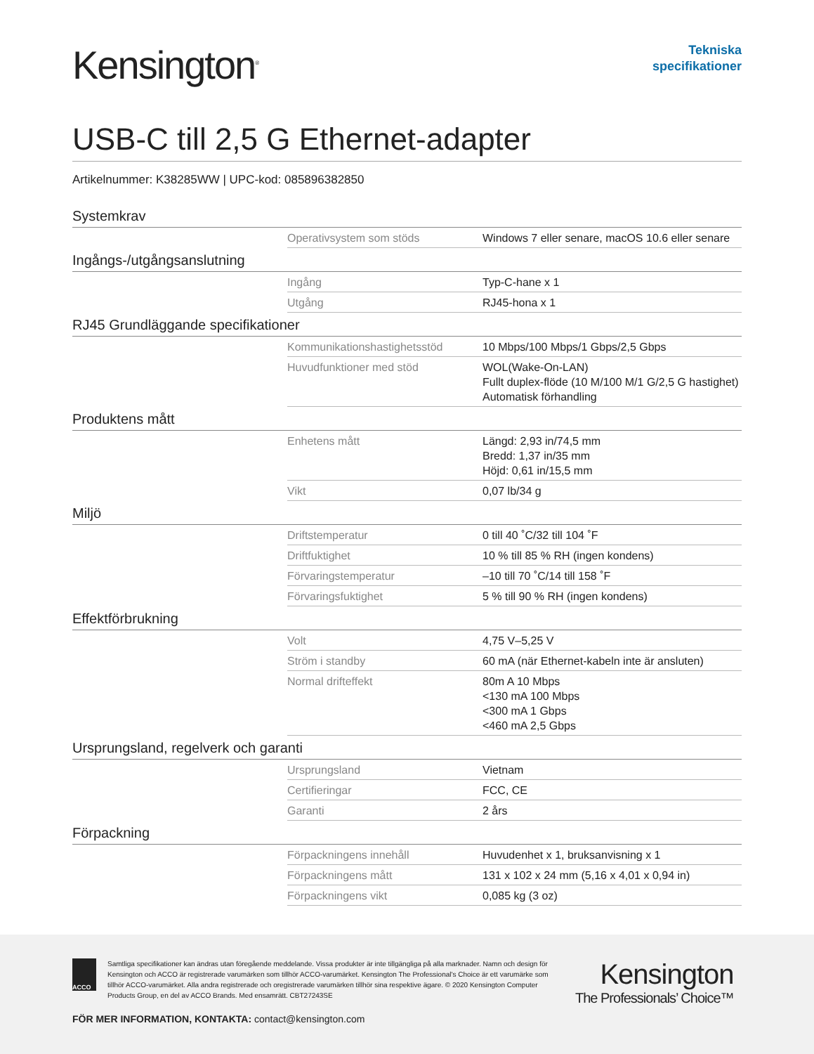Kensington<sup>®</sup>
Tekniska
specifikationer
USB-C till 2,5 G Ethernet-adapter
Artikelnummer: K38285WW | UPC-kod: 085896382850
Systemkrav
| Operativsystem som stöds | Windows 7 eller senare, macOS 10.6 eller senare |
Ingångs-/utgångsanslutning
| Ingång | Typ-C-hane x 1 |
| Utgång | RJ45-hona x 1 |
RJ45 Grundläggande specifikationer
| Kommunikationshastighetsstöd | 10 Mbps/100 Mbps/1 Gbps/2,5 Gbps |
| Huvudfunktioner med stöd | WOL(Wake-On-LAN) Fullt duplex-flöde (10 M/100 M/1 G/2,5 G hastighet) Automatisk förhandling |
Produktens mått
| Enhetens mått | Längd: 2,93 in/74,5 mm Bredd: 1,37 in/35 mm Höjd: 0,61 in/15,5 mm |
| Vikt | 0,07 lb/34 g |
Miljö
| Driftstemperatur | 0 till 40 ˚C/32 till 104 ˚F |
| Driftfuktighet | 10 % till 85 % RH (ingen kondens) |
| Förvaringstemperatur | –10 till 70 ˚C/14 till 158 ˚F |
| Förvaringsfuktighet | 5 % till 90 % RH (ingen kondens) |
Effektförbrukning
| Volt | 4,75 V–5,25 V |
| Ström i standby | 60 mA (när Ethernet-kabeln inte är ansluten) |
| Normal drifteffekt | 80m A 10 Mbps <130 mA 100 Mbps <300 mA 1 Gbps <460 mA 2,5 Gbps |
Ursprungsland, regelverk och garanti
| Ursprungsland | Vietnam |
| Certifieringar | FCC, CE |
| Garanti | 2 års |
Förpackning
| Förpackningens innehåll | Huvudenhet x 1, bruksanvisning x 1 |
| Förpackningens mått | 131 x 102 x 24 mm (5,16 x 4,01 x 0,94 in) |
| Förpackningens vikt | 0,085 kg (3 oz) |
ACCO
Samtliga specifikationer kan ändras utan föregående meddelande. Vissa produkter är inte tillgängliga på alla marknader. Namn och design för Kensington och ACCO är registrerade varumärken som tillhör ACCO-varumärket. Kensington The Professional's Choice är ett varumärke som tillhör ACCO-varumärket. Alla andra registrerade och oregistrerade varumärken tillhör sina respektive ägare. © 2020 Kensington Computer Products Group, en del av ACCO Brands. Med ensamrätt. CBT27243SE
Kensington
The Professionals’ Choice™
FÖR MER INFORMATION, KONTAKTA: contact@kensington.com